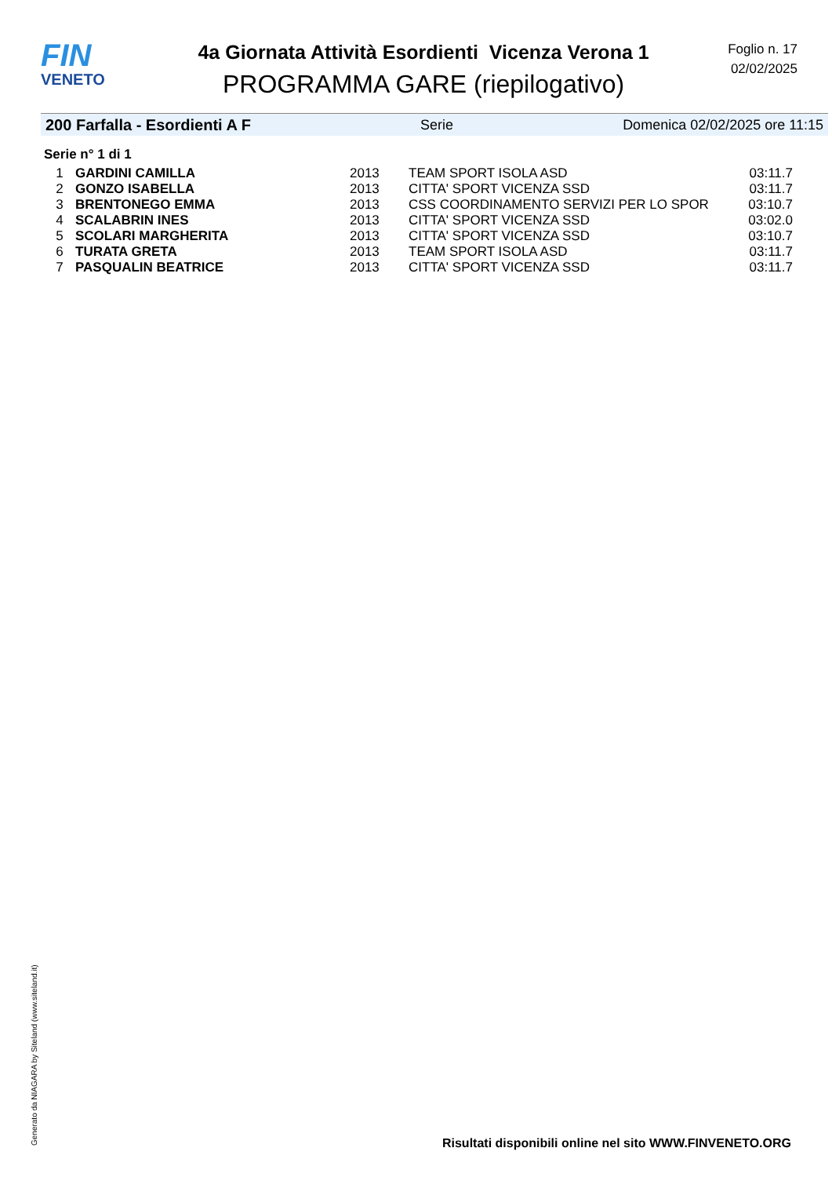FIN
VENETO
4a Giornata Attività Esordienti Vicenza Verona 1
PROGRAMMA GARE (riepilogativo)
Foglio n. 17
02/02/2025
200 Farfalla - Esordienti A F Serie Domenica 02/02/2025 ore 11:15
Serie n° 1 di 1
| 1 | GARDINI CAMILLA | 2013 | TEAM SPORT ISOLA ASD | 03:11.7 |
| 2 | GONZO ISABELLA | 2013 | CITTA' SPORT VICENZA SSD | 03:11.7 |
| 3 | BRENTONEGO EMMA | 2013 | CSS COORDINAMENTO SERVIZI PER LO SPOR | 03:10.7 |
| 4 | SCALABRIN INES | 2013 | CITTA' SPORT VICENZA SSD | 03:02.0 |
| 5 | SCOLARI MARGHERITA | 2013 | CITTA' SPORT VICENZA SSD | 03:10.7 |
| 6 | TURATA GRETA | 2013 | TEAM SPORT ISOLA ASD | 03:11.7 |
| 7 | PASQUALIN BEATRICE | 2013 | CITTA' SPORT VICENZA SSD | 03:11.7 |
Generato da NIAGARA by Siteland (www.siteland.it)
Risultati disponibili online nel sito WWW.FINVENETO.ORG